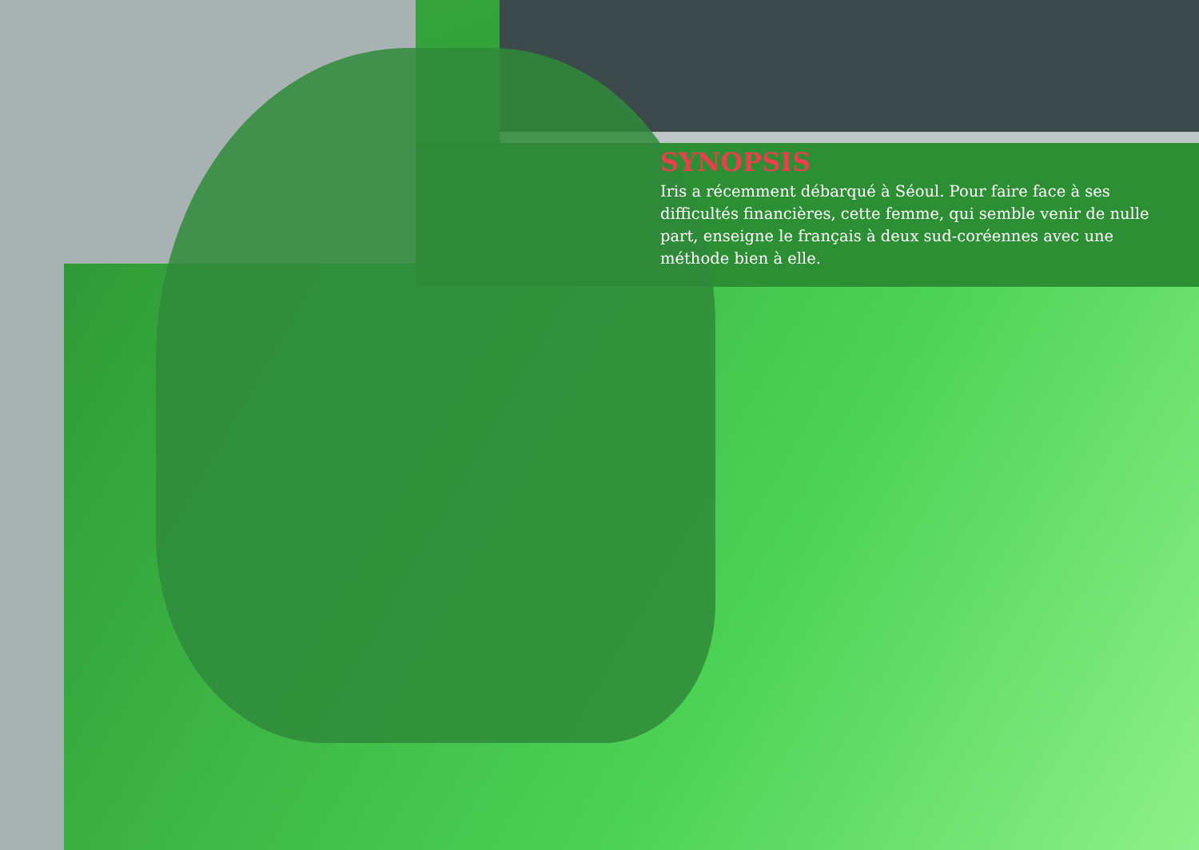SYNOPSIS
Iris a récemment débarqué à Séoul. Pour faire face à ses difficultés financières, cette femme, qui semble venir de nulle part, enseigne le français à deux sud-coréennes avec une méthode bien à elle.